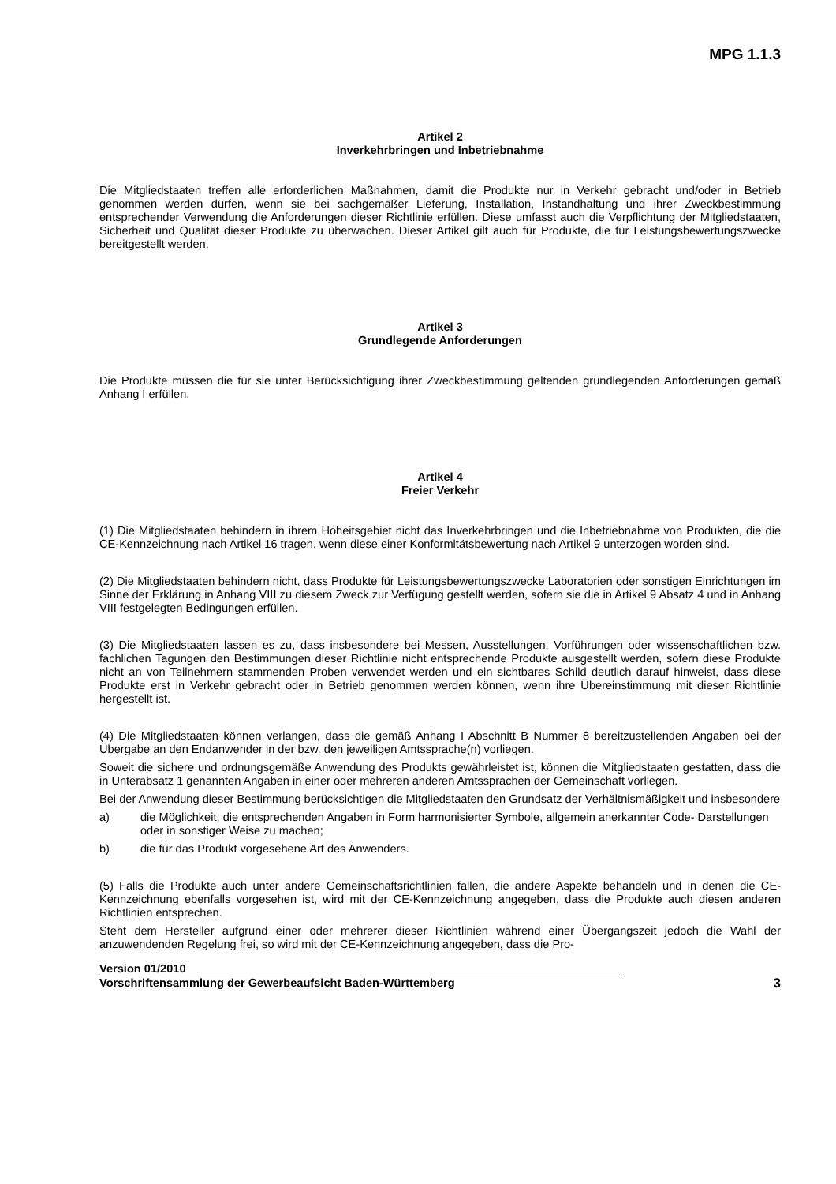MPG 1.1.3
Artikel 2
Inverkehrbringen und Inbetriebnahme
Die Mitgliedstaaten treffen alle erforderlichen Maßnahmen, damit die Produkte nur in Verkehr gebracht und/oder in Betrieb genommen werden dürfen, wenn sie bei sachgemäßer Lieferung, Installation, Instandhaltung und ihrer Zweckbestimmung entsprechender Verwendung die Anforderungen dieser Richtlinie erfüllen. Diese umfasst auch die Verpflichtung der Mitgliedstaaten, Sicherheit und Qualität dieser Produkte zu überwachen. Dieser Artikel gilt auch für Produkte, die für Leistungsbewertungszwecke bereitgestellt werden.
Artikel 3
Grundlegende Anforderungen
Die Produkte müssen die für sie unter Berücksichtigung ihrer Zweckbestimmung geltenden grundlegenden Anforderungen gemäß Anhang I erfüllen.
Artikel 4
Freier Verkehr
(1) Die Mitgliedstaaten behindern in ihrem Hoheitsgebiet nicht das Inverkehrbringen und die Inbetriebnahme von Produkten, die die CE-Kennzeichnung nach Artikel 16 tragen, wenn diese einer Konformitätsbewertung nach Artikel 9 unterzogen worden sind.
(2) Die Mitgliedstaaten behindern nicht, dass Produkte für Leistungsbewertungszwecke Laboratorien oder sonstigen Einrichtungen im Sinne der Erklärung in Anhang VIII zu diesem Zweck zur Verfügung gestellt werden, sofern sie die in Artikel 9 Absatz 4 und in Anhang VIII festgelegten Bedingungen erfüllen.
(3) Die Mitgliedstaaten lassen es zu, dass insbesondere bei Messen, Ausstellungen, Vorführungen oder wissenschaftlichen bzw. fachlichen Tagungen den Bestimmungen dieser Richtlinie nicht entsprechende Produkte ausgestellt werden, sofern diese Produkte nicht an von Teilnehmern stammenden Proben verwendet werden und ein sichtbares Schild deutlich darauf hinweist, dass diese Produkte erst in Verkehr gebracht oder in Betrieb genommen werden können, wenn ihre Übereinstimmung mit dieser Richtlinie hergestellt ist.
(4) Die Mitgliedstaaten können verlangen, dass die gemäß Anhang I Abschnitt B Nummer 8 bereitzustellenden Angaben bei der Übergabe an den Endanwender in der bzw. den jeweiligen Amtssprache(n) vorliegen.
Soweit die sichere und ordnungsgemäße Anwendung des Produkts gewährleistet ist, können die Mitgliedstaaten gestatten, dass die in Unterabsatz 1 genannten Angaben in einer oder mehreren anderen Amtssprachen der Gemeinschaft vorliegen.
Bei der Anwendung dieser Bestimmung berücksichtigen die Mitgliedstaaten den Grundsatz der Verhältnismäßigkeit und insbesondere
a) die Möglichkeit, die entsprechenden Angaben in Form harmonisierter Symbole, allgemein anerkannter Code- Darstellungen oder in sonstiger Weise zu machen;
b) die für das Produkt vorgesehene Art des Anwenders.
(5) Falls die Produkte auch unter andere Gemeinschaftsrichtlinien fallen, die andere Aspekte behandeln und in denen die CE-Kennzeichnung ebenfalls vorgesehen ist, wird mit der CE-Kennzeichnung angegeben, dass die Produkte auch diesen anderen Richtlinien entsprechen.
Steht dem Hersteller aufgrund einer oder mehrerer dieser Richtlinien während einer Übergangszeit jedoch die Wahl der anzuwendenden Regelung frei, so wird mit der CE-Kennzeichnung angegeben, dass die Pro-
Version 01/2010
Vorschriftensammlung der Gewerbeaufsicht Baden-Württemberg
3